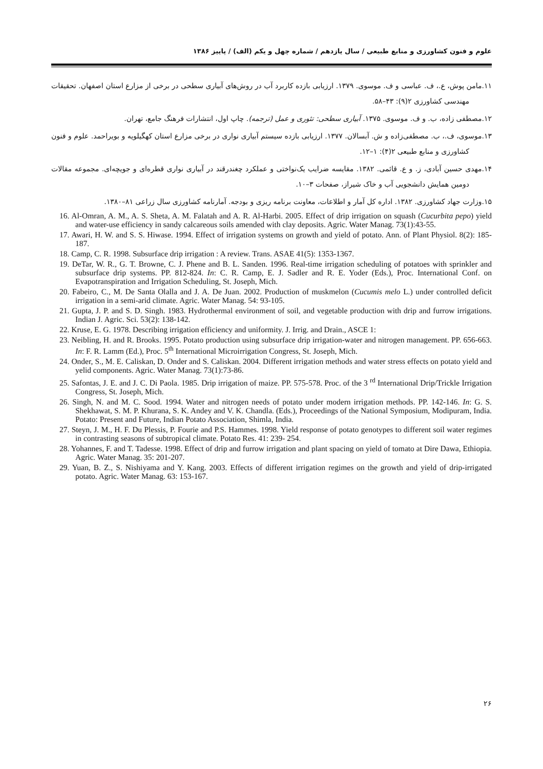علوم و فنون کشاورزی و منابع طبیعی / سال یازدهم / شماره چهل و یکم (الف) / پاییز ۱۳۸۶
۱۱.مامن پوش، ع.، ف. عباسی و ف. موسوی. ۱۳۷۹. ارزیابی بازده کاربرد آب در روش‌های آبیاری سطحی در برخی از مزارع استان اصفهان. تحقیقات مهندسی کشاورزی ۲(۹): ۴۳–۵۸.
۱۲.مصطفی زاده، ب. و ف. موسوی. ۱۳۷۵. آبیاری سطحی: تئوری و عمل (ترجمه). چاپ اول، انتشارات فرهنگ جامع، تهران.
۱۳.موسوی، ف.، ب. مصطفی‌زاده و ش. آبسالان. ۱۳۷۷. ارزیابی بازده سیستم آبیاری نواری در برخی مزارع استان کهگیلویه و بویراحمد. علوم و فنون کشاورزی و منابع طبیعی ۲(۴): ۱–۱۲.
۱۴.مهدی حسین آبادی، ز. و ع. قائمی. ۱۳۸۲. مقایسه ضرایب یک‌نواختی و عملکرد چغندرقند در آبیاری نواری قطره‌ای و جویچه‌ای. مجموعه مقالات دومین همایش دانشجویی آب و خاک شیراز، صفحات ۳–۱۰.
۱۵.وزارت جهاد کشاورزی. ۱۳۸۲. اداره کل آمار و اطلاعات، معاونت برنامه ریزی و بودجه. آمارنامه کشاورزی سال زراعی ۸۱–۱۳۸۰.
16. Al-Omran, A. M., A. S. Sheta, A. M. Falatah and A. R. Al-Harbi. 2005. Effect of drip irrigation on squash (Cucurbita pepo) yield and water-use efficiency in sandy calcareous soils amended with clay deposits. Agric. Water Manag. 73(1):43-55.
17. Awari, H. W. and S. S. Hiwase. 1994. Effect of irrigation systems on growth and yield of potato. Ann. of Plant Physiol. 8(2): 185-187.
18. Camp, C. R. 1998. Subsurface drip irrigation : A review. Trans. ASAE 41(5): 1353-1367.
19. DeTar, W. R., G. T. Browne, C. J. Phene and B. L. Sanden. 1996. Real-time irrigation scheduling of potatoes with sprinkler and subsurface drip systems. PP. 812-824. In: C. R. Camp, E. J. Sadler and R. E. Yoder (Eds.), Proc. International Conf. on Evapotranspiration and Irrigation Scheduling, St. Joseph, Mich.
20. Fabeiro, C., M. De Santa Olalla and J. A. De Juan. 2002. Production of muskmelon (Cucumis melo L.) under controlled deficit irrigation in a semi-arid climate. Agric. Water Manag. 54: 93-105.
21. Gupta, J. P. and S. D. Singh. 1983. Hydrothermal environment of soil, and vegetable production with drip and furrow irrigations. Indian J. Agric. Sci. 53(2): 138-142.
22. Kruse, E. G. 1978. Describing irrigation efficiency and uniformity. J. Irrig. and Drain., ASCE 1:
23. Neibling, H. and R. Brooks. 1995. Potato production using subsurface drip irrigation-water and nitrogen management. PP. 656-663. In: F. R. Lamm (Ed.), Proc. 5<sup>th</sup> International Microirrigation Congress, St. Joseph, Mich.
24. Onder, S., M. E. Caliskan, D. Onder and S. Caliskan. 2004. Different irrigation methods and water stress effects on potato yield and yelid components. Agric. Water Manag. 73(1):73-86.
25. Safontas, J. E. and J. C. Di Paola. 1985. Drip irrigation of maize. PP. 575-578. Proc. of the 3 <sup>rd</sup> International Drip/Trickle Irrigation Congress, St. Joseph, Mich.
26. Singh, N. and M. C. Sood. 1994. Water and nitrogen needs of potato under modern irrigation methods. PP. 142-146. In: G. S. Shekhawat, S. M. P. Khurana, S. K. Andey and V. K. Chandla. (Eds.), Proceedings of the National Symposium, Modipuram, India. Potato: Present and Future, Indian Potato Association, Shimla, India.
27. Steyn, J. M., H. F. Du Plessis, P. Fourie and P.S. Hammes. 1998. Yield response of potato genotypes to different soil water regimes in contrasting seasons of subtropical climate. Potato Res. 41: 239- 254.
28. Yohannes, F. and T. Tadesse. 1998. Effect of drip and furrow irrigation and plant spacing on yield of tomato at Dire Dawa, Ethiopia. Agric. Water Manag. 35: 201-207.
29. Yuan, B. Z., S. Nishiyama and Y. Kang. 2003. Effects of different irrigation regimes on the growth and yield of drip-irrigated potato. Agric. Water Manag. 63: 153-167.
۲۶